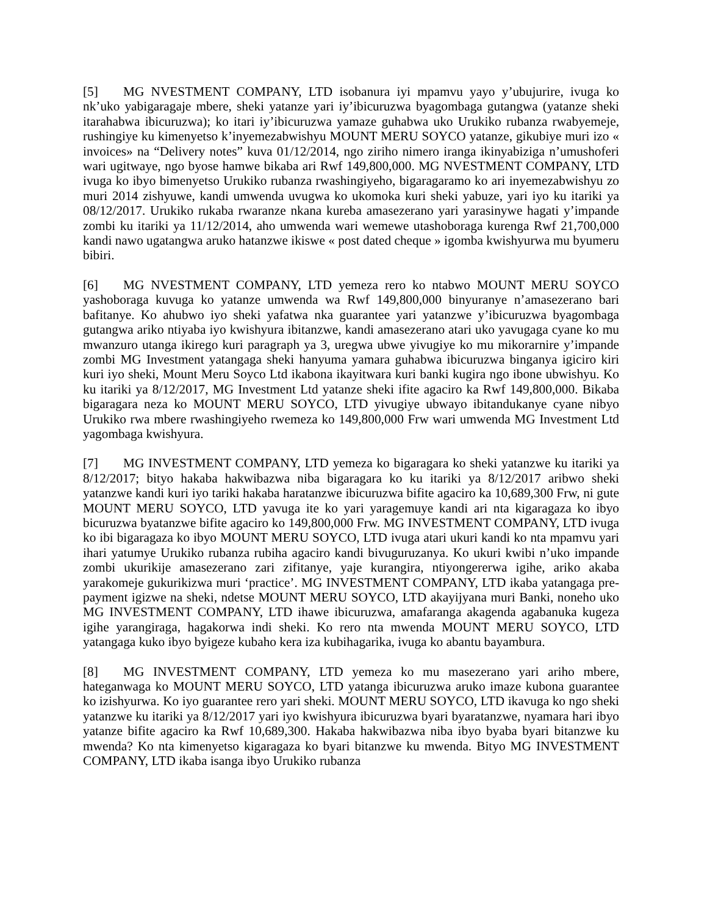[5] MG NVESTMENT COMPANY, LTD isobanura iyi mpamvu yayo y’ubujurire, ivuga ko nk’uko yabigaragaje mbere, sheki yatanze yari iy’ibicuruzwa byagombaga gutangwa (yatanze sheki itarahabwa ibicuruzwa); ko itari iy’ibicuruzwa yamaze guhabwa uko Urukiko rubanza rwabyemeje, rushingiye ku kimenyetso k’inyemezabwishyu MOUNT MERU SOYCO yatanze, gikubiye muri izo « invoices» na “Delivery notes” kuva 01/12/2014, ngo ziriho nimero iranga ikinyabiziga n’umushoferi wari ugitwaye, ngo byose hamwe bikaba ari Rwf 149,800,000. MG NVESTMENT COMPANY, LTD ivuga ko ibyo bimenyetso Urukiko rubanza rwashingiyeho, bigaragaramo ko ari inyemezabwishyu zo muri 2014 zishyuwe, kandi umwenda uvugwa ko ukomoka kuri sheki yabuze, yari iyo ku itariki ya 08/12/2017. Urukiko rukaba rwaranze nkana kureba amasezerano yari yarasinywe hagati y’impande zombi ku itariki ya 11/12/2014, aho umwenda wari wemewe utashoboraga kurenga Rwf 21,700,000 kandi nawo ugatangwa aruko hatanzwe ikiswe « post dated cheque » igomba kwishyurwa mu byumeru bibiri.
[6] MG NVESTMENT COMPANY, LTD yemeza rero ko ntabwo MOUNT MERU SOYCO yashoboraga kuvuga ko yatanze umwenda wa Rwf 149,800,000 binyuranye n’amasezerano bari bafitanye. Ko ahubwo iyo sheki yafatwa nka guarantee yari yatanzwe y’ibicuruzwa byagombaga gutangwa ariko ntiyaba iyo kwishyura ibitanzwe, kandi amasezerano atari uko yavugaga cyane ko mu mwanzuro utanga ikirego kuri paragraph ya 3, uregwa ubwe yivugiye ko mu mikorarnire y’impande zombi MG Investment yatangaga sheki hanyuma yamara guhabwa ibicuruzwa binganya igiciro kiri kuri iyo sheki, Mount Meru Soyco Ltd ikabona ikayitwara kuri banki kugira ngo ibone ubwishyu. Ko ku itariki ya 8/12/2017, MG Investment Ltd yatanze sheki ifite agaciro ka Rwf 149,800,000. Bikaba bigaragara neza ko MOUNT MERU SOYCO, LTD yivugiye ubwayo ibitandukanye cyane nibyo Urukiko rwa mbere rwashingiyeho rwemeza ko 149,800,000 Frw wari umwenda MG Investment Ltd yagombaga kwishyura.
[7] MG INVESTMENT COMPANY, LTD yemeza ko bigaragara ko sheki yatanzwe ku itariki ya 8/12/2017; bityo hakaba hakwibazwa niba bigaragara ko ku itariki ya 8/12/2017 aribwo sheki yatanzwe kandi kuri iyo tariki hakaba haratanzwe ibicuruzwa bifite agaciro ka 10,689,300 Frw, ni gute MOUNT MERU SOYCO, LTD yavuga ite ko yari yaragemuye kandi ari nta kigaragaza ko ibyo bicuruzwa byatanzwe bifite agaciro ko 149,800,000 Frw. MG INVESTMENT COMPANY, LTD ivuga ko ibi bigaragaza ko ibyo MOUNT MERU SOYCO, LTD ivuga atari ukuri kandi ko nta mpamvu yari ihari yatumye Urukiko rubanza rubiha agaciro kandi bivuguruzanya. Ko ukuri kwibi n’uko impande zombi ukurikije amasezerano zari zifitanye, yaje kurangira, ntiyongererwa igihe, ariko akaba yarakomeje gukurikizwa muri ‘practice’. MG INVESTMENT COMPANY, LTD ikaba yatangaga pre-payment igizwe na sheki, ndetse MOUNT MERU SOYCO, LTD akayijyana muri Banki, noneho uko MG INVESTMENT COMPANY, LTD ihawe ibicuruzwa, amafaranga akagenda agabanuka kugeza igihe yarangiraga, hagakorwa indi sheki. Ko rero nta mwenda MOUNT MERU SOYCO, LTD yatangaga kuko ibyo byigeze kubaho kera iza kubihagarika, ivuga ko abantu bayambura.
[8] MG INVESTMENT COMPANY, LTD yemeza ko mu masezerano yari ariho mbere, hateganwaga ko MOUNT MERU SOYCO, LTD yatanga ibicuruzwa aruko imaze kubona guarantee ko izishyurwa. Ko iyo guarantee rero yari sheki. MOUNT MERU SOYCO, LTD ikavuga ko ngo sheki yatanzwe ku itariki ya 8/12/2017 yari iyo kwishyura ibicuruzwa byari byaratanzwe, nyamara hari ibyo yatanze bifite agaciro ka Rwf 10,689,300. Hakaba hakwibazwa niba ibyo byaba byari bitanzwe ku mwenda? Ko nta kimenyetso kigaragaza ko byari bitanzwe ku mwenda. Bityo MG INVESTMENT COMPANY, LTD ikaba isanga ibyo Urukiko rubanza